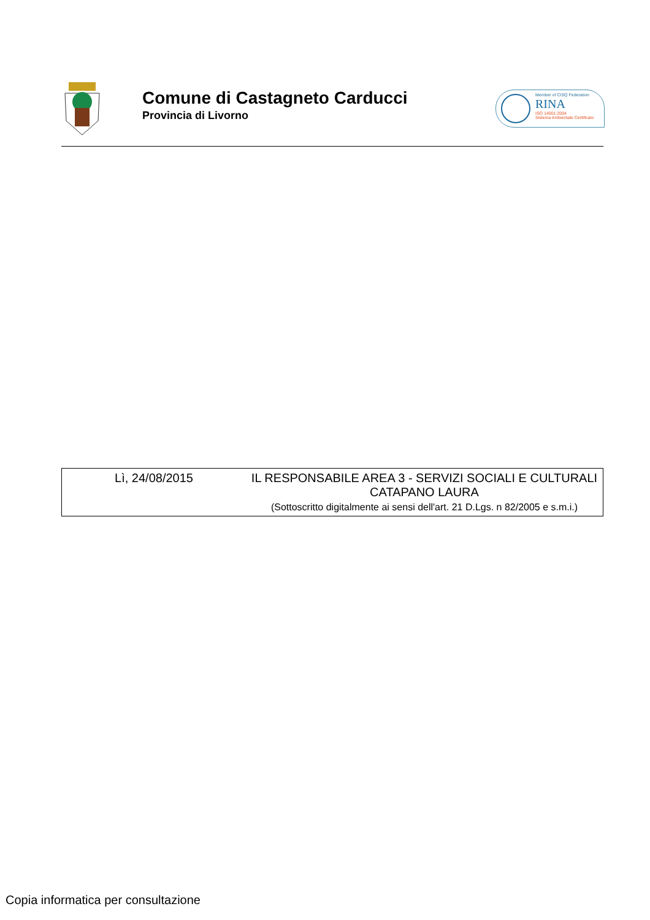Comune di Castagneto Carducci
Provincia di Livorno
Member of CISQ Federation
RINA
ISO 14001:2004
Sistema Ambientale Certificato
| Lì, 24/08/2015 | IL RESPONSABILE AREA 3 - SERVIZI SOCIALI E CULTURALI CATAPANO LAURA (Sottoscritto digitalmente ai sensi dell'art. 21 D.Lgs. n 82/2005 e s.m.i.) |
Copia informatica per consultazione